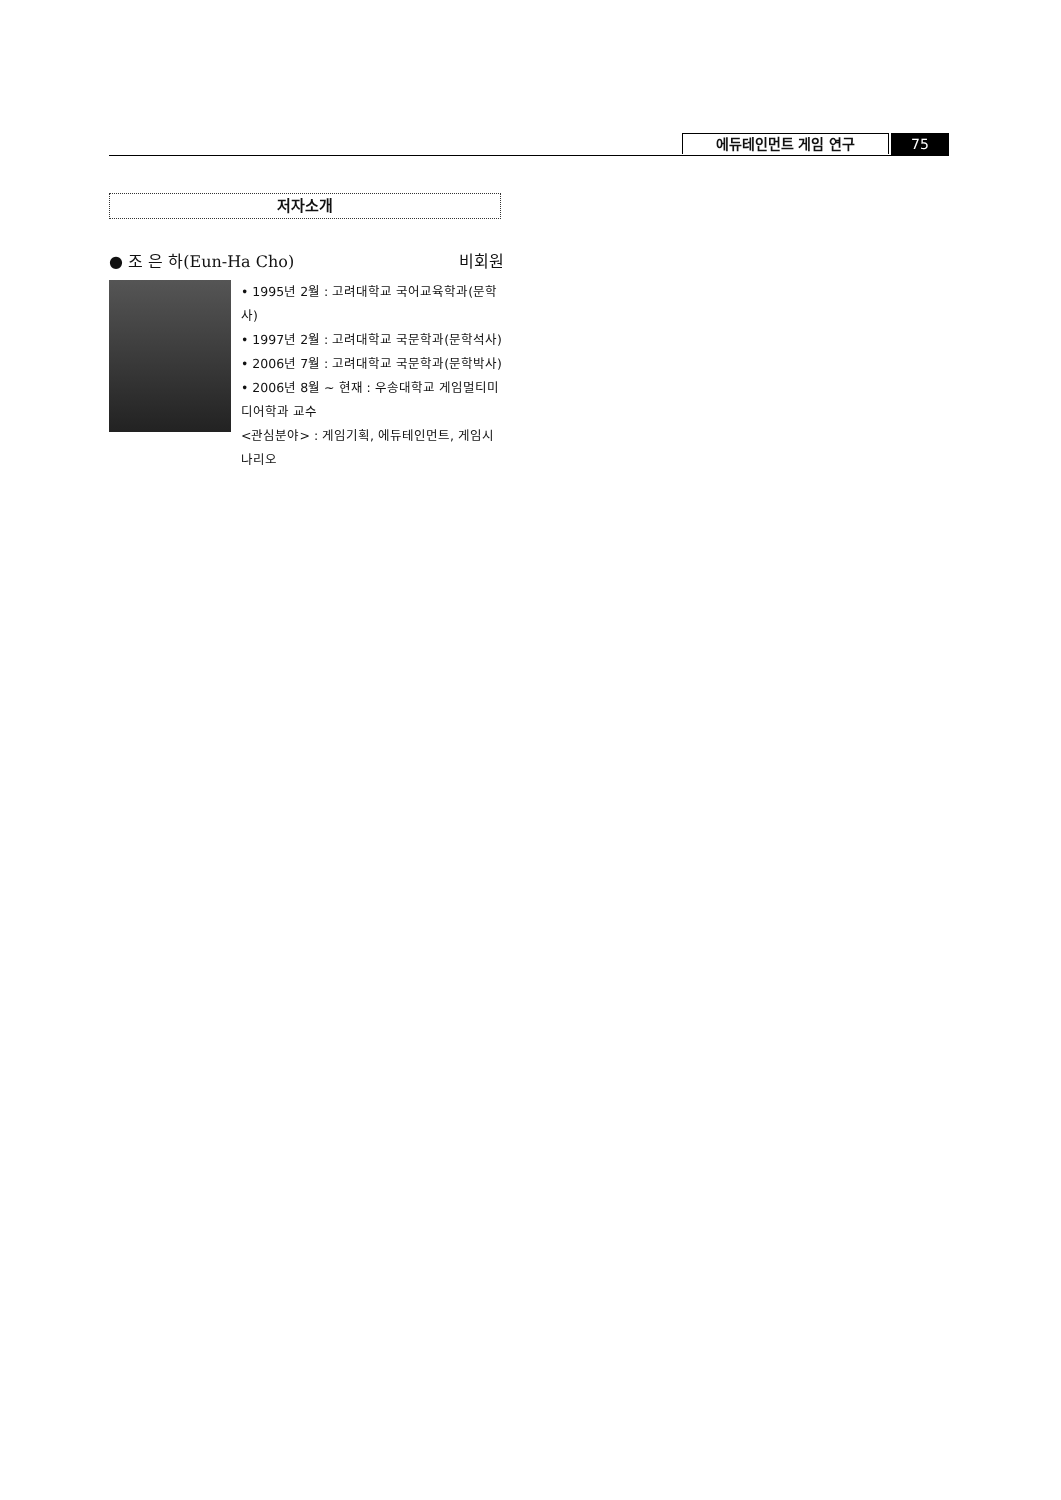에듀테인먼트 게임 연구 75
저자소개
● 조 은 하(Eun-Ha Cho) 비회원
• 1995년 2월 : 고려대학교 국어교육학과(문학사)
• 1997년 2월 : 고려대학교 국문학과(문학석사)
• 2006년 7월 : 고려대학교 국문학과(문학박사)
• 2006년 8월 ~ 현재 : 우송대학교 게임멀티미디어학과 교수
<관심분야> : 게임기획, 에듀테인먼트, 게임시나리오